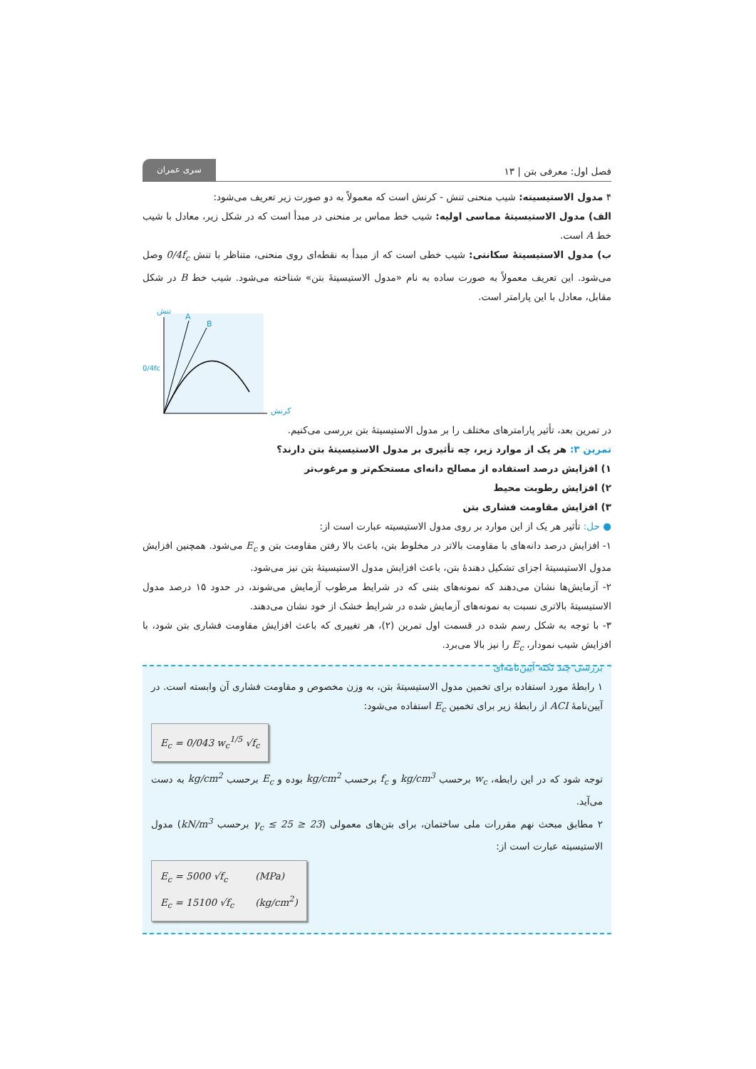فصل اول: معرفی بتن | ۱۳ سری عمران
۴ مدول الاستیسیته: شیب منحنی تنش - کرنش است که معمولاً به دو صورت زیر تعریف می‌شود:
الف) مدول الاستیسیتهٔ مماسی اولیه: شیب خط مماس بر منحنی در مبدأ است که در شکل زیر، معادل با شیب خط A است.
ب) مدول الاستیسیتهٔ سکانتی: شیب خطی است که از مبدأ به نقطه‌ای روی منحنی، متناظر با تنش 0/4f<sub>c</sub> وصل می‌شود. این تعریف معمولاً به صورت ساده به نام «مدول الاستیسیتهٔ بتن» شناخته می‌شود. شیب خط B در شکل مقابل، معادل با این پارامتر است.
تنش
کرنش
A
B
0/4fc
در تمرین بعد، تأثیر پارامترهای مختلف را بر مدول الاستیسیتهٔ بتن بررسی می‌کنیم.
تمرین ۳: هر یک از موارد زیر، چه تأثیری بر مدول الاستیسیتهٔ بتن دارند؟
۱) افزایش درصد استفاده از مصالح دانه‌ای مستحکم‌تر و مرغوب‌تر
۲) افزایش رطوبت محیط
۳) افزایش مقاومت فشاری بتن
● حل: تأثیر هر یک از این موارد بر روی مدول الاستیسیته عبارت است از:
۱- افزایش درصد دانه‌های با مقاومت بالاتر در مخلوط بتن، باعث بالا رفتن مقاومت بتن و E<sub>c</sub> می‌شود. همچنین افزایش مدول الاستیسیتهٔ اجزای تشکیل دهندهٔ بتن، باعث افزایش مدول الاستیسیتهٔ بتن نیز می‌شود.
۲- آزمایش‌ها نشان می‌دهند که نمونه‌های بتنی که در شرایط مرطوب آزمایش می‌شوند، در حدود ۱۵ درصد مدول الاستیسیتهٔ بالاتری نسبت به نمونه‌های آزمایش شده در شرایط خشک از خود نشان می‌دهند.
۳- با توجه به شکل رسم شده در قسمت اول تمرین (۲)، هر تغییری که باعث افزایش مقاومت فشاری بتن شود، با افزایش شیب نمودار، E<sub>c</sub> را نیز بالا می‌برد.
بررسی چند نکته آیین‌نامه‌ای
۱ رابطهٔ مورد استفاده برای تخمین مدول الاستیسیتهٔ بتن، به وزن مخصوص و مقاومت فشاری آن وابسته است. در آیین‌نامهٔ ACI از رابطهٔ زیر برای تخمین E<sub>c</sub> استفاده می‌شود:
E<sub>c</sub> = 0/043 w<sub>c</sub><sup>1/5</sup> √f<sub>c</sub>
توجه شود که در این رابطه، w<sub>c</sub> برحسب kg/cm<sup>3</sup> و f<sub>c</sub> برحسب kg/cm<sup>2</sup> بوده و E<sub>c</sub> برحسب kg/cm<sup>2</sup> به دست می‌آید.
۲ مطابق مبحث نهم مقررات ملی ساختمان، برای بتن‌های معمولی (23 ≤ γ<sub>c</sub> ≤ 25 برحسب kN/m<sup>3</sup>) مدول الاستیسیته عبارت است از:
E<sub>c</sub> = 5000 √f<sub>c</sub> (MPa)
E<sub>c</sub> = 15100 √f<sub>c</sub> (kg/cm<sup>2</sup>)